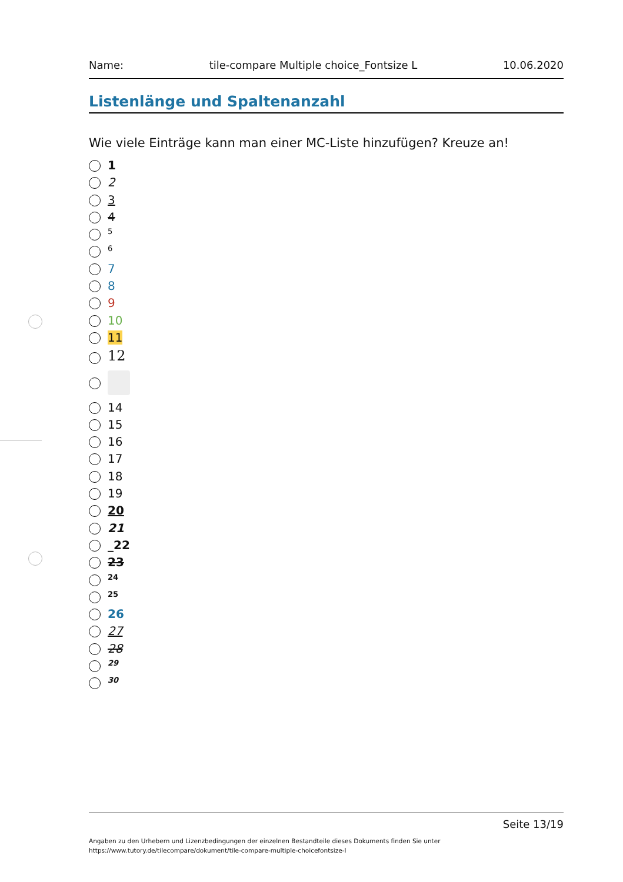Name: tile-compare Multiple choice_Fontsize L 10.06.2020
Listenlänge und Spaltenanzahl
Wie viele Einträge kann man einer MC-Liste hinzufügen? Kreuze an!
1
2
3
4
<sub>5</sub>
<sup>6</sup>
7
8
9
10
11
12
14
15
16
17
18
19
20
21
_22
23
<sup>24</sup>
<sub>25</sub>
26
27
28
<sup>29</sup>
<sub>30</sub>
Seite 13/19
Angaben zu den Urhebern und Lizenzbedingungen der einzelnen Bestandteile dieses Dokuments finden Sie unter
https://www.tutory.de/tilecompare/dokument/tile-compare-multiple-choicefontsize-l